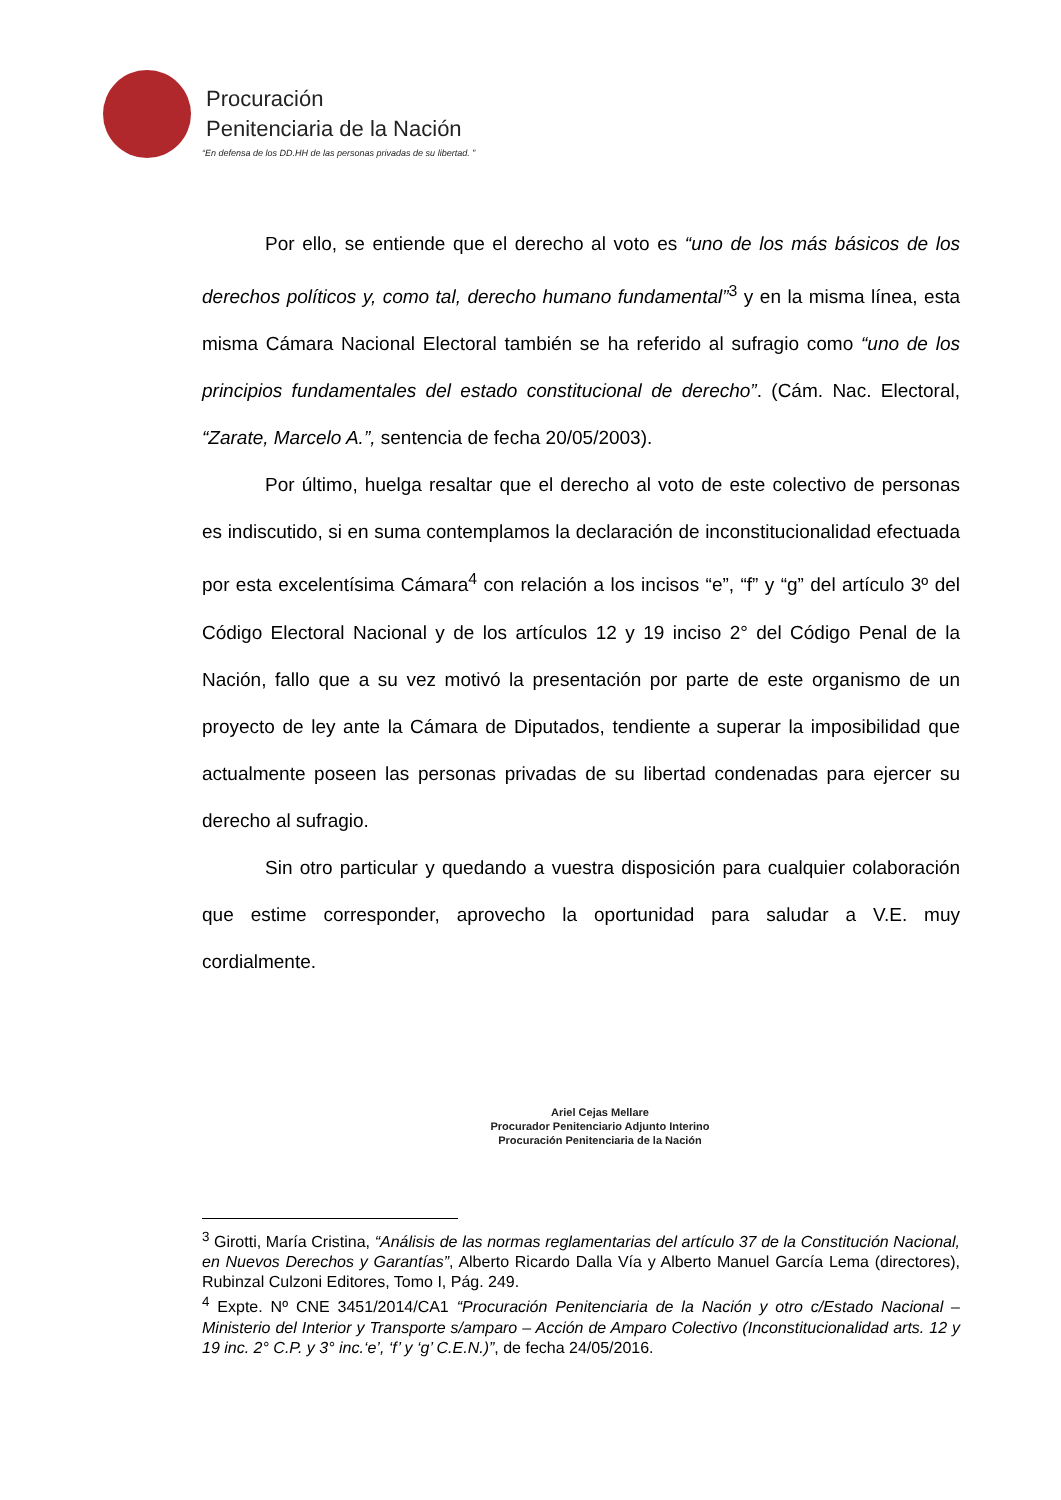Procuración
Penitenciaria de la Nación
“En defensa de los DD.HH de las personas privadas de su libertad. ”
Por ello, se entiende que el derecho al voto es “uno de los más básicos de los derechos políticos y, como tal, derecho humano fundamental”<sup>3</sup> y en la misma línea, esta misma Cámara Nacional Electoral también se ha referido al sufragio como “uno de los principios fundamentales del estado constitucional de derecho”. (Cám. Nac. Electoral, “Zarate, Marcelo A.”, sentencia de fecha 20/05/2003).
Por último, huelga resaltar que el derecho al voto de este colectivo de personas es indiscutido, si en suma contemplamos la declaración de inconstitucionalidad efectuada por esta excelentísima Cámara<sup>4</sup> con relación a los incisos “e”, “f” y “g” del artículo 3º del Código Electoral Nacional y de los artículos 12 y 19 inciso 2° del Código Penal de la Nación, fallo que a su vez motivó la presentación por parte de este organismo de un proyecto de ley ante la Cámara de Diputados, tendiente a superar la imposibilidad que actualmente poseen las personas privadas de su libertad condenadas para ejercer su derecho al sufragio.
Sin otro particular y quedando a vuestra disposición para cualquier colaboración que estime corresponder, aprovecho la oportunidad para saludar a V.E. muy cordialmente.
Ariel Cejas Mellare
Procurador Penitenciario Adjunto Interino
Procuración Penitenciaria de la Nación
<sup>3</sup> Girotti, María Cristina, “Análisis de las normas reglamentarias del artículo 37 de la Constitución Nacional, en Nuevos Derechos y Garantías”, Alberto Ricardo Dalla Vía y Alberto Manuel García Lema (directores), Rubinzal Culzoni Editores, Tomo I, Pág. 249.
<sup>4</sup> Expte. Nº CNE 3451/2014/CA1 “Procuración Penitenciaria de la Nación y otro c/Estado Nacional – Ministerio del Interior y Transporte s/amparo – Acción de Amparo Colectivo (Inconstitucionalidad arts. 12 y 19 inc. 2° C.P. y 3° inc.‘e’, ‘f’ y ‘g’ C.E.N.)”, de fecha 24/05/2016.